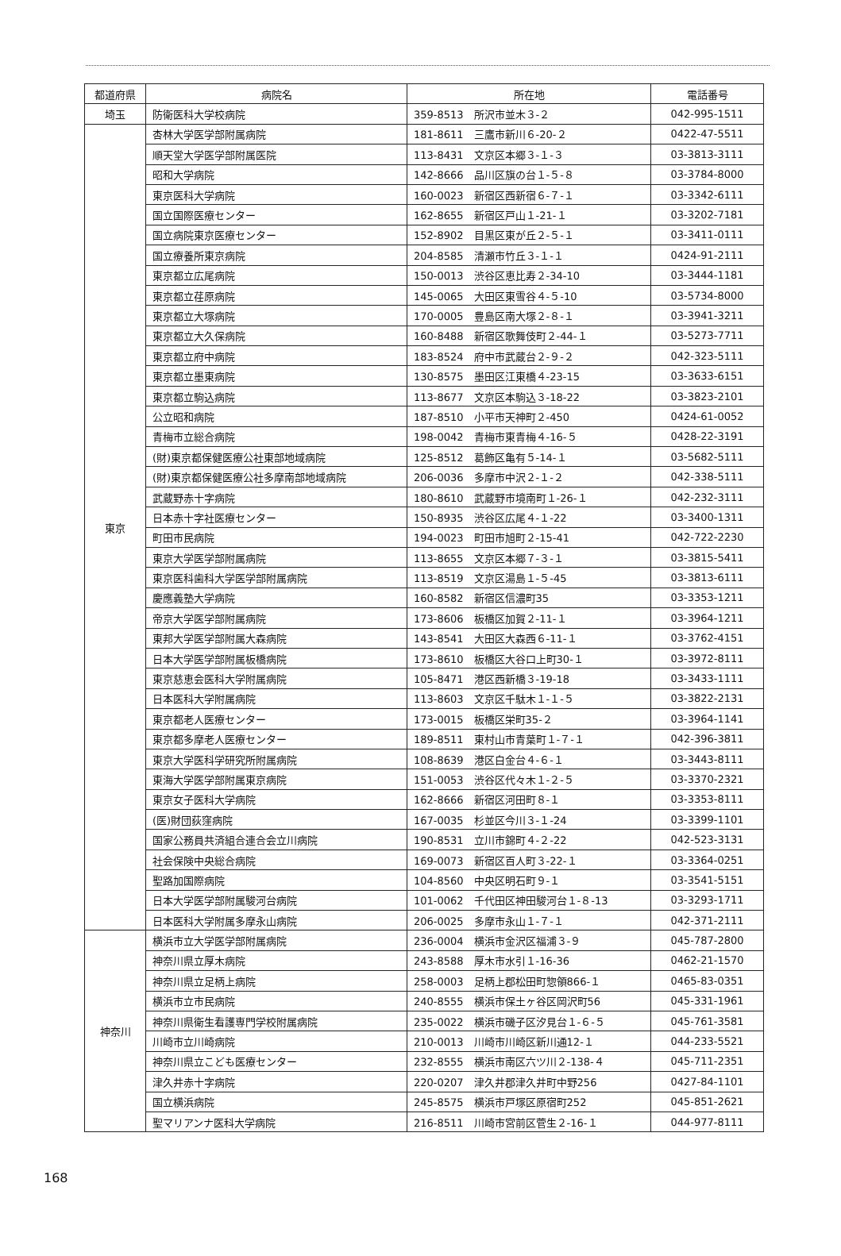| 都道府県 | 病院名 | 所在地 | 電話番号 |
| --- | --- | --- | --- |
| 埼玉 | 防衛医科大学校病院 | 359-8513 所沢市並木３-２ | 042-995-1511 |
| 東京 | 杏林大学医学部附属病院 | 181-8611 三鷹市新川６-20-２ | 0422-47-5511 |
| | 順天堂大学医学部附属医院 | 113-8431 文京区本郷３-１-３ | 03-3813-3111 |
| | 昭和大学病院 | 142-8666 品川区旗の台１-５-８ | 03-3784-8000 |
| | 東京医科大学病院 | 160-0023 新宿区西新宿６-７-１ | 03-3342-6111 |
| | 国立国際医療センター | 162-8655 新宿区戸山１-21-１ | 03-3202-7181 |
| | 国立病院東京医療センター | 152-8902 目黒区東が丘２-５-１ | 03-3411-0111 |
| | 国立療養所東京病院 | 204-8585 清瀬市竹丘３-１-１ | 0424-91-2111 |
| | 東京都立広尾病院 | 150-0013 渋谷区恵比寿２-34-10 | 03-3444-1181 |
| | 東京都立荏原病院 | 145-0065 大田区東雪谷４-５-10 | 03-5734-8000 |
| | 東京都立大塚病院 | 170-0005 豊島区南大塚２-８-１ | 03-3941-3211 |
| | 東京都立大久保病院 | 160-8488 新宿区歌舞伎町２-44-１ | 03-5273-7711 |
| | 東京都立府中病院 | 183-8524 府中市武蔵台２-９-２ | 042-323-5111 |
| | 東京都立墨東病院 | 130-8575 墨田区江東橋４-23-15 | 03-3633-6151 |
| | 東京都立駒込病院 | 113-8677 文京区本駒込３-18-22 | 03-3823-2101 |
| | 公立昭和病院 | 187-8510 小平市天神町２-450 | 0424-61-0052 |
| | 青梅市立総合病院 | 198-0042 青梅市東青梅４-16-５ | 0428-22-3191 |
| | (財)東京都保健医療公社東部地域病院 | 125-8512 葛飾区亀有５-14-１ | 03-5682-5111 |
| | (財)東京都保健医療公社多摩南部地域病院 | 206-0036 多摩市中沢２-１-２ | 042-338-5111 |
| | 武蔵野赤十字病院 | 180-8610 武蔵野市境南町１-26-１ | 042-232-3111 |
| | 日本赤十字社医療センター | 150-8935 渋谷区広尾４-１-22 | 03-3400-1311 |
| | 町田市民病院 | 194-0023 町田市旭町２-15-41 | 042-722-2230 |
| | 東京大学医学部附属病院 | 113-8655 文京区本郷７-３-１ | 03-3815-5411 |
| | 東京医科歯科大学医学部附属病院 | 113-8519 文京区湯島１-５-45 | 03-3813-6111 |
| | 慶應義塾大学病院 | 160-8582 新宿区信濃町35 | 03-3353-1211 |
| | 帝京大学医学部附属病院 | 173-8606 板橋区加賀２-11-１ | 03-3964-1211 |
| | 東邦大学医学部附属大森病院 | 143-8541 大田区大森西６-11-１ | 03-3762-4151 |
| | 日本大学医学部附属板橋病院 | 173-8610 板橋区大谷口上町30-１ | 03-3972-8111 |
| | 東京慈恵会医科大学附属病院 | 105-8471 港区西新橋３-19-18 | 03-3433-1111 |
| | 日本医科大学附属病院 | 113-8603 文京区千駄木１-１-５ | 03-3822-2131 |
| | 東京都老人医療センター | 173-0015 板橋区栄町35-２ | 03-3964-1141 |
| | 東京都多摩老人医療センター | 189-8511 東村山市青葉町１-７-１ | 042-396-3811 |
| | 東京大学医科学研究所附属病院 | 108-8639 港区白金台４-６-１ | 03-3443-8111 |
| | 東海大学医学部附属東京病院 | 151-0053 渋谷区代々木１-２-５ | 03-3370-2321 |
| | 東京女子医科大学病院 | 162-8666 新宿区河田町８-１ | 03-3353-8111 |
| | (医)財団荻窪病院 | 167-0035 杉並区今川３-１-24 | 03-3399-1101 |
| | 国家公務員共済組合連合会立川病院 | 190-8531 立川市錦町４-２-22 | 042-523-3131 |
| | 社会保険中央総合病院 | 169-0073 新宿区百人町３-22-１ | 03-3364-0251 |
| | 聖路加国際病院 | 104-8560 中央区明石町９-１ | 03-3541-5151 |
| | 日本大学医学部附属駿河台病院 | 101-0062 千代田区神田駿河台１-８-13 | 03-3293-1711 |
| | 日本医科大学附属多摩永山病院 | 206-0025 多摩市永山１-７-１ | 042-371-2111 |
| 神奈川 | 横浜市立大学医学部附属病院 | 236-0004 横浜市金沢区福浦３-９ | 045-787-2800 |
| | 神奈川県立厚木病院 | 243-8588 厚木市水引１-16-36 | 0462-21-1570 |
| | 神奈川県立足柄上病院 | 258-0003 足柄上郡松田町惣領866-１ | 0465-83-0351 |
| | 横浜市立市民病院 | 240-8555 横浜市保土ヶ谷区岡沢町56 | 045-331-1961 |
| | 神奈川県衛生看護専門学校附属病院 | 235-0022 横浜市磯子区汐見台１-６-５ | 045-761-3581 |
| | 川崎市立川崎病院 | 210-0013 川崎市川崎区新川通12-１ | 044-233-5521 |
| | 神奈川県立こども医療センター | 232-8555 横浜市南区六ツ川２-138-４ | 045-711-2351 |
| | 津久井赤十字病院 | 220-0207 津久井郡津久井町中野256 | 0427-84-1101 |
| | 国立横浜病院 | 245-8575 横浜市戸塚区原宿町252 | 045-851-2621 |
| | 聖マリアンナ医科大学病院 | 216-8511 川崎市宮前区菅生２-16-１ | 044-977-8111 |
168